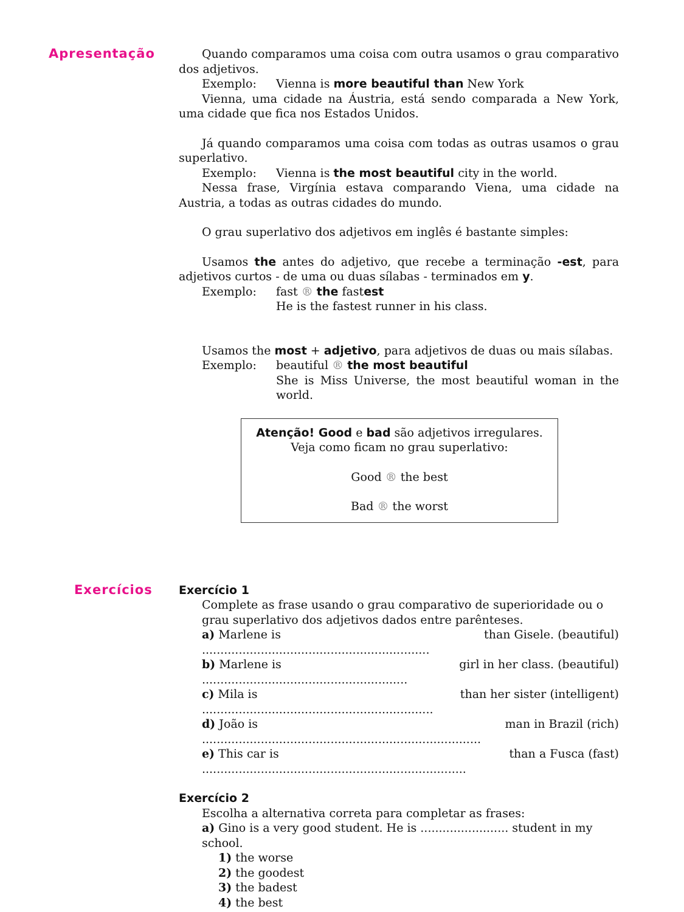Apresentação Quando comparamos uma coisa com outra usamos o grau comparativo dos adjetivos.
Exemplo: Vienna is more beautiful than New York
Vienna, uma cidade na Áustria, está sendo comparada a New York, uma cidade que fica nos Estados Unidos.
Já quando comparamos uma coisa com todas as outras usamos o grau superlativo.
Exemplo: Vienna is the most beautiful city in the world.
Nessa frase, Virgínia estava comparando Viena, uma cidade na Austria, a todas as outras cidades do mundo.
O grau superlativo dos adjetivos em inglês é bastante simples:
Usamos the antes do adjetivo, que recebe a terminação -est, para adjetivos curtos - de uma ou duas sílabas - terminados em y.
Exemplo: fast ® the fastest
He is the fastest runner in his class.
Usamos the most + adjetivo, para adjetivos de duas ou mais sílabas.
Exemplo: beautiful ® the most beautiful
She is Miss Universe, the most beautiful woman in the world.
Atenção! Good e bad são adjetivos irregulares.
Veja como ficam no grau superlativo:
Good ® the best
Bad ® the worst
Exercícios Exercício 1
Complete as frase usando o grau comparativo de superioridade ou o grau superlativo dos adjetivos dados entre parênteses.
a) Marlene is .............................................................. than Gisele. (beautiful)
b) Marlene is ........................................................ girl in her class. (beautiful)
c) Mila is ............................................................... than her sister (intelligent)
d) João is ............................................................................ man in Brazil (rich)
e) This car is ........................................................................ than a Fusca (fast)
Exercício 2
Escolha a alternativa correta para completar as frases:
a) Gino is a very good student. He is ........................ student in my school.
1) the worse
2) the goodest
3) the badest
4) the best